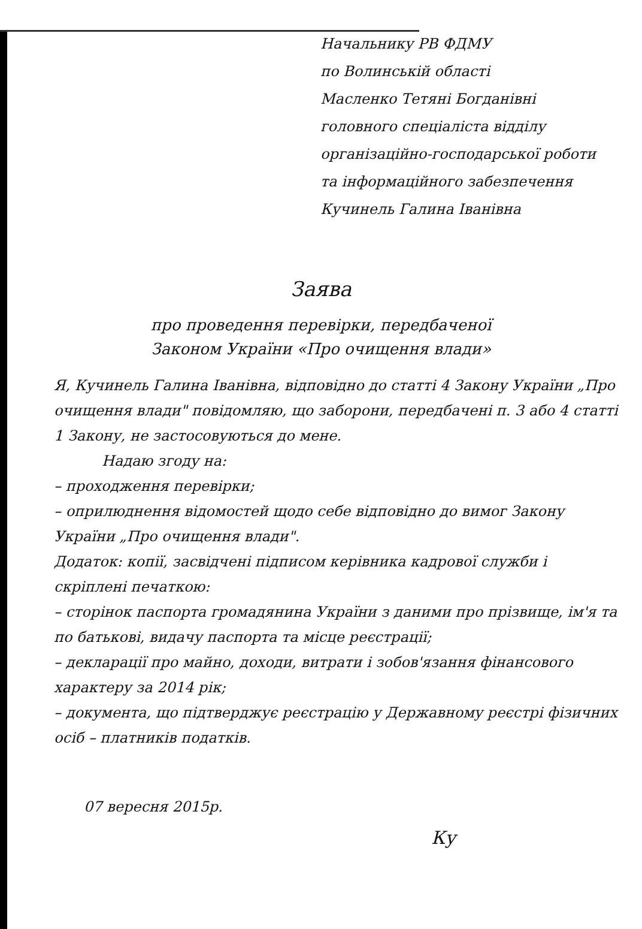Начальнику РВ ФДМУ
по Волинській області
Масленко Тетяні Богданівні
головного спеціаліста відділу
організаційно-господарської роботи
та інформаційного забезпечення
Кучинель Галина Іванівна
Заява
про проведення перевірки, передбаченої
Законом України «Про очищення влади»
Я, Кучинель Галина Іванівна, відповідно до статті 4 Закону України „Про очищення влади" повідомляю, що заборони, передбачені п. 3 або 4 статті 1 Закону, не застосовуються до мене.
Надаю згоду на:
– проходження перевірки;
– оприлюднення відомостей щодо себе відповідно до вимог Закону України „Про очищення влади".
Додаток: копії, засвідчені підписом керівника кадрової служби і скріплені печаткою:
– сторінок паспорта громадянина України з даними про прізвище, ім'я та по батькові, видачу паспорта та місце реєстрації;
– декларації про майно, доходи, витрати і зобов'язання фінансового характеру за 2014 рік;
– документа, що підтверджує реєстрацію у Державному реєстрі фізичних осіб – платників податків.
07 вересня 2015р.
Ку